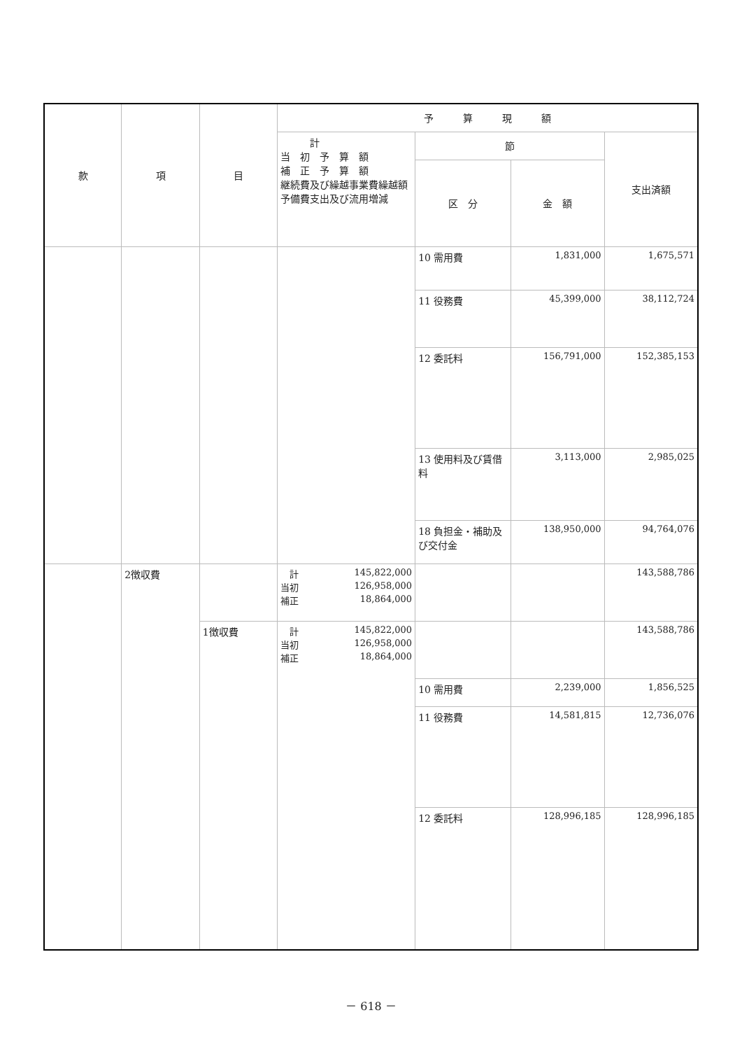| 款 | 項 | 目 | 予 算 現 額 | | | |
| --- | --- | --- | --- | --- | --- | --- |
| | | | 計 当 初 予 算 額 補 正 予 算 額 継続費及び繰越事業費繰越額 予備費支出及び流用増減 | 節 | | 支出済額 |
| | | | | 区 分 | 金 額 | |
| | | | | 10 需用費 | 1,831,000 | 1,675,571 |
| | | | | 11 役務費 | 45,399,000 | 38,112,724 |
| | | | | 12 委託料 | 156,791,000 | 152,385,153 |
| | | | | 13 使用料及び賃借料 | 3,113,000 | 2,985,025 |
| | | | | 18 負担金・補助及び交付金 | 138,950,000 | 94,764,076 |
| | 2徴収費 | | 計 145,822,000 当初 126,958,000 補正 18,864,000 | | | 143,588,786 |
| | | 1徴収費 | 計 145,822,000 当初 126,958,000 補正 18,864,000 | | | 143,588,786 |
| | | | | 10 需用費 | 2,239,000 | 1,856,525 |
| | | | | 11 役務費 | 14,581,815 | 12,736,076 |
| | | | | 12 委託料 | 128,996,185 | 128,996,185 |
－ 618 －